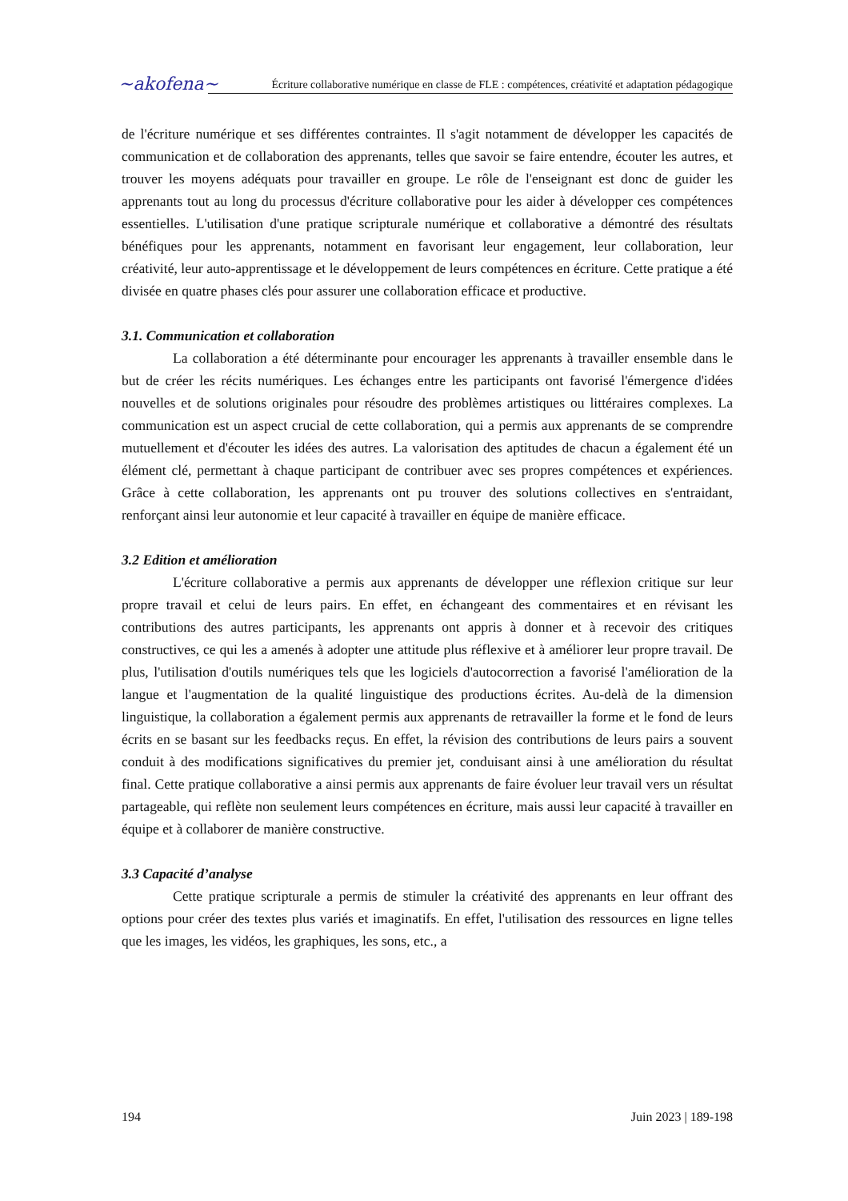~akofena~
Écriture collaborative numérique en classe de FLE : compétences, créativité et adaptation pédagogique
de l'écriture numérique et ses différentes contraintes. Il s'agit notamment de développer les capacités de communication et de collaboration des apprenants, telles que savoir se faire entendre, écouter les autres, et trouver les moyens adéquats pour travailler en groupe. Le rôle de l'enseignant est donc de guider les apprenants tout au long du processus d'écriture collaborative pour les aider à développer ces compétences essentielles. L'utilisation d'une pratique scripturale numérique et collaborative a démontré des résultats bénéfiques pour les apprenants, notamment en favorisant leur engagement, leur collaboration, leur créativité, leur auto-apprentissage et le développement de leurs compétences en écriture. Cette pratique a été divisée en quatre phases clés pour assurer une collaboration efficace et productive.
3.1. Communication et collaboration
La collaboration a été déterminante pour encourager les apprenants à travailler ensemble dans le but de créer les récits numériques. Les échanges entre les participants ont favorisé l'émergence d'idées nouvelles et de solutions originales pour résoudre des problèmes artistiques ou littéraires complexes. La communication est un aspect crucial de cette collaboration, qui a permis aux apprenants de se comprendre mutuellement et d'écouter les idées des autres. La valorisation des aptitudes de chacun a également été un élément clé, permettant à chaque participant de contribuer avec ses propres compétences et expériences. Grâce à cette collaboration, les apprenants ont pu trouver des solutions collectives en s'entraidant, renforçant ainsi leur autonomie et leur capacité à travailler en équipe de manière efficace.
3.2 Edition et amélioration
L'écriture collaborative a permis aux apprenants de développer une réflexion critique sur leur propre travail et celui de leurs pairs. En effet, en échangeant des commentaires et en révisant les contributions des autres participants, les apprenants ont appris à donner et à recevoir des critiques constructives, ce qui les a amenés à adopter une attitude plus réflexive et à améliorer leur propre travail. De plus, l'utilisation d'outils numériques tels que les logiciels d'autocorrection a favorisé l'amélioration de la langue et l'augmentation de la qualité linguistique des productions écrites. Au-delà de la dimension linguistique, la collaboration a également permis aux apprenants de retravailler la forme et le fond de leurs écrits en se basant sur les feedbacks reçus. En effet, la révision des contributions de leurs pairs a souvent conduit à des modifications significatives du premier jet, conduisant ainsi à une amélioration du résultat final. Cette pratique collaborative a ainsi permis aux apprenants de faire évoluer leur travail vers un résultat partageable, qui reflète non seulement leurs compétences en écriture, mais aussi leur capacité à travailler en équipe et à collaborer de manière constructive.
3.3 Capacité d’analyse
Cette pratique scripturale a permis de stimuler la créativité des apprenants en leur offrant des options pour créer des textes plus variés et imaginatifs. En effet, l'utilisation des ressources en ligne telles que les images, les vidéos, les graphiques, les sons, etc., a
194 Juin 2023 | 189-198